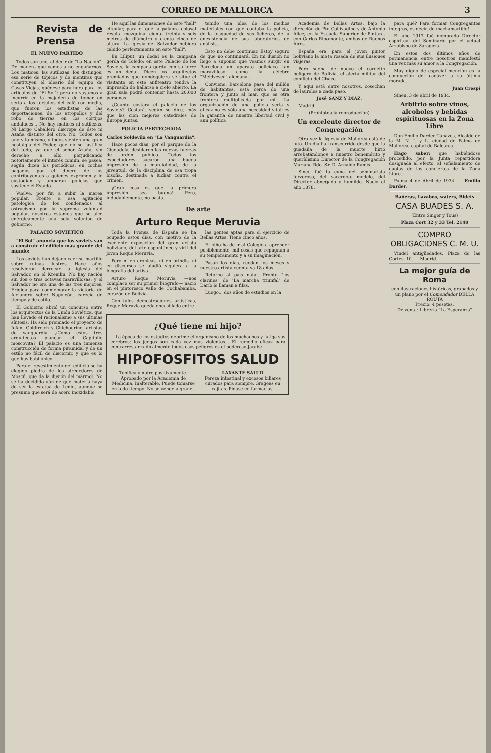CORREO DE MALLORCA 3
Revista de Prensa
EL NUEVO PARTIDO
Todos son uno, al decir de "La Nación". De manera que vamos a no engañarnos. Los matices, las sutilezas, los distingos, esa serie de tópicos y de mentiras que constituyen el ideario del equipo de Casas Viejas, quédese para hora para los artículos de "El Sol"; pero no vayamos a incurrir en la majadería de tomar en serio a los tertulios del café con media, que fueron los estadistas de las deportaciones, de los atropellos y del robo de tierras en los cortijos andaluces... No hay matices ni sutilezas. Ni Largo Caballero discrepa de éste ni Azaña distinto del otro. No. Todos son uno y lo mismo, y todos sienten una gran nostalgia del Poder, que no se justifica del todo, ya que el señor Azaña, sin derecho a ello, perjudicando notoriamente el interés común, se pasea, según dicen los periódicos, en coches pagados por el dinero de los contribuyentes a quienes exprimen y le custodian y amparan policías que sostiene el Estado.
Vuelve, por fin a subir la marea popular. Frente a esa agitación patológica de los condenados al ostracismo por la suprema voluntad popular, nosotros estamos que se alce enérgicamente una sola voluntad de gobierno.
PALACIO SOVIETICO
"El Sol" anuncia que los soviets van a construir el edificio más grande del mundo:
Los soviets han dejado caer su martillo sobre ruinas ilustres. Hace años resolvieron derrocar la iglesia del Salvador, en el Kremlin. No hay nación sin dos o tres octavas maravillosas; y el Salvador no era una de las tres mejores. Erigida para conmemorar la victoria de Alejandro sobre Napoleón, carecía de tiempo y de estilo.
El Gobierno abrió un concurso entre los arquitectos de la Unión Soviética, que han llevado el racionalismo a sus últimas síntesis. Ha sido premiado el proyecto de Iofan, Goldfreich y Chichourine, artistas de vanguardia. ¿Cómo estos tres arquitectos planean el Capitolio moscovita? El palacio es una inmensa construcción de forma piramidal y de un estilo no fácil de discernir, y que es lo que hay babilónico.
Para el revestimiento del edificio se ha elegido piedra de los alrededores de Moscú, que da la ilusión del mármol. No se ha decidido aún de qué materia haya de ser la estatua de Lenin, aunque se presume que será de acero inoxidable.
He aquí las dimensiones de este "hall" circular, para el que la palabra colosal resulta mezquina: ciento treinta y seis metros de diámetro y ciento cinco de altura. La iglesia del Salvador hubiera cabido perfectamente en este "hall".
En Liliput, un dedal es la campana gorda de Toledo; en este Palacio de los Soviets, la campana gorda con su torre es un dedal. Dicen los arquitectos premiados que dondequiera se sitúe el visitante en este anfiteatro tendrá la impresión de hallarse a cielo abierto. La gran sala podrá contener hasta 20.000 personas.
¿Cuánto costará el palacio de los Soviets? Costará, según se dice, más que las cien mejores catedrales de Europa juntas.
POLICIA PERTECHADA
Carlos Soldevila en "La Vanguardia":
Hace pocos días, por el parque de la Ciudadela, desfilaron las nuevas fuerzas de orden público. Todos los espectadores sacaron una buena impresión de la marcialidad, de la juventud, de la disciplina de esa tropa bisoña, destinada a luchar contra el crimen.
¡Gran cosa es que la primera impresión sea buena! Pero, indudablemente, no basta.
tenido una idea de los medios materiales con que contaba la policía, de la tosquedad de sus ficheros, de la enexistencia de sus laboratorios de análisis...
Esto no debe continuar. Estoy seguro de que no continuará. En mi ilusión no llego a suponer que veamos surgir en Barcelona un aparato policíaco tan maravilloso como la célebre "Meldvesen" alemana...
Conviene. Barcelona pasa del millón de habitantes, está cerca de una frontera y junto al mar, que es otra frontera multiplicada por mil. La organización de una policía seria y eficaz no es sólo una necesidad vital; es la garantía de nuestra libertad civil y aun política
De arte
Arturo Reque Meruvia
Toda la Prensa de España se ha ocupado estos días, con motivo de la excelente exposición del gran artista boliviano, del arte espontáneo y viril del joven Reque Meruvia.
Pero ni en crónicas, ni en brindis, ni en discursos se aludió siquiera a la biografía del artista.
Arturo Reque Meruvia —nos complace ser su primer biógrafo— nació en el pintoresco valle de Cochabamba, corazón de Bolivia.
Con tales demostraciones artísticas, Reque Meruvia queda encasillado entre
las gentes aptas para el ejercicio de Bellas Artes. Tiene cinco años.
El niño ha de ir al Colegio a aprender posiblemente, mil cosas que repugnan a su temperamento y a su imaginación.
Pasan los días, ruedan los meses y nuestro artista cuenta ya 18 años.
Retorno al país natal. Pronto "los clarines" de "La marcha triunfal" de Darío le llaman a filas.
Luego... dos años de estudios en la
¿Qué tiene mi hijo?
La época de los estudios deprime el organismo de los muchachos y fatiga sus cerebros; los juegos son cada vez más violentos... El remedio eficaz para contrarrestar radicalmente todos esos peligros es el poderoso Jarabe
HIPOFOSFITOS SALUD
Tonifica y nutre positivamente. Aprobado por la Academia de Medicina. Inalterable. Puede tomarse en todo tiempo. No se vende a granel.
LAXANTE SALUD
Pereza intestinal y excesos biliares curados para siempre. Grageas en cajitas. Pídase en farmacias.
Academia de Bellas Artes, bajo la dirección de Pío Collivadino y de Antonio Alice; en la Escuela Superior de Pintura, con Carlos Ripamonte, ambos de Buenos Aires.
España era para el joven pintor boliviano la meta rosada de sus ilusiones viajeras.
Pero suena de nuevo el cornetín belígero de Bolivia, el alerta militar del conflicto del Chaco.
Y aquí está entre nosotros, cosechan do laureles a cada paso.
José SANZ Y DIAZ.
Madrid.
(Prohibida la reproducción)
Un excelente director de Congregación
Otra vez la Iglesia de Mallorca está de luto. Un día ha transcurrido desde que la guadaña de la muerte hirió arrebatándonos a nuestro benemérito y querídisimo Director de la Congregación Mariana Rdo. Sr. D. Arnaldo Ramis.
Sineu fué la cuna del seminarista fervoroso, del sacerdote modelo, del Director abnegado y humilde. Nació el año 1878.
para qué? Para formar Congregantes íntegros, es decir, de machamartillo!
El año 1917 fué nombrado Director espiritual del Seminario por el actual Arzobispo de Zaragoza.
En estos dos últimos años de permanencia entre nosotros manifestó una vez más su amor a la Congregación.
Muy digno de especial mención es la conducción del cadáver a su última morada.
Juan Crespí
Sineu, 3 de abril de 1934.
Arbitrio sobre vinos, alcoholes y bebidas espirituosas en la Zona Libre
Don Emilio Darder Cánaves, Alcalde de la M. N. I. y L. ciudad de Palma de Mallorca, capital de Baleares.
Hago saber: que habiéndose procedido, por la Junta repartidora designada al efecto, al señalamiento de cuotas de los conciertos de la Zona Libre...
Palma 4 de Abril de 1934. — Emilio Darder.
Bañeras, Lavabos, waters, Bidets
CASA BUADES S. A.
(Entre Singer y Tous)
Plaza Cort 32 y 33 Tel. 2140
COMPRO OBLIGACIONES C. M. U.
Vindel antigüedades. Plaza de las Cortes, 10. — Madrid.
La mejor guía de Roma
con ilustraciones históricas, grabados y un plano por el Comendador DELLA ROUTA
Precio: 4 pesetas.
De venta: Librería "La Esperanza"